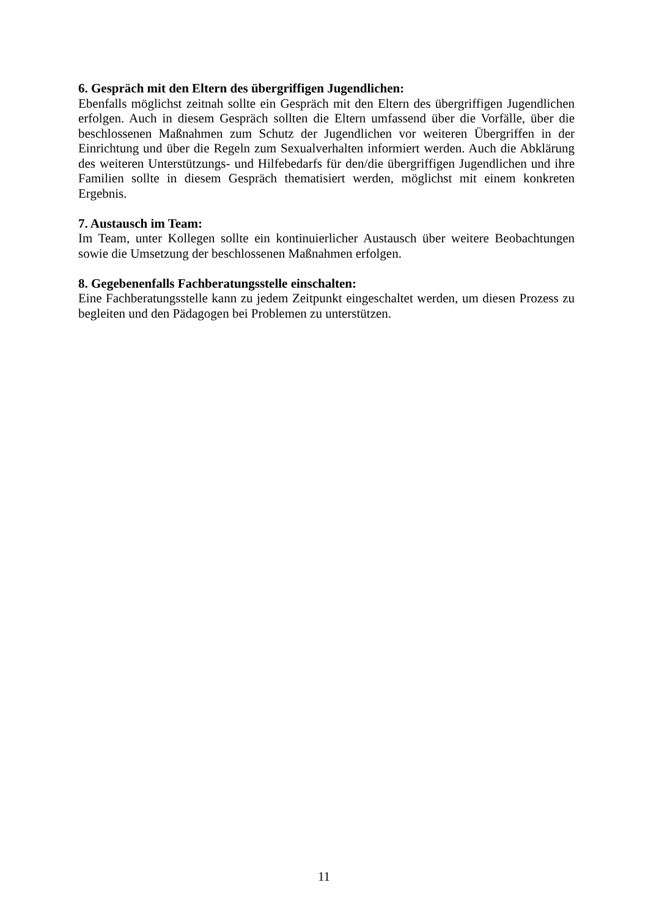6. Gespräch mit den Eltern des übergriffigen Jugendlichen:
Ebenfalls möglichst zeitnah sollte ein Gespräch mit den Eltern des übergriffigen Jugendlichen erfolgen. Auch in diesem Gespräch sollten die Eltern umfassend über die Vorfälle, über die beschlossenen Maßnahmen zum Schutz der Jugendlichen vor weiteren Übergriffen in der Einrichtung und über die Regeln zum Sexualverhalten informiert werden. Auch die Abklärung des weiteren Unterstützungs- und Hilfebedarfs für den/die übergriffigen Jugendlichen und ihre Familien sollte in diesem Gespräch thematisiert werden, möglichst mit einem konkreten Ergebnis.
7. Austausch im Team:
Im Team, unter Kollegen sollte ein kontinuierlicher Austausch über weitere Beobachtungen sowie die Umsetzung der beschlossenen Maßnahmen erfolgen.
8. Gegebenenfalls Fachberatungsstelle einschalten:
Eine Fachberatungsstelle kann zu jedem Zeitpunkt eingeschaltet werden, um diesen Prozess zu begleiten und den Pädagogen bei Problemen zu unterstützen.
11